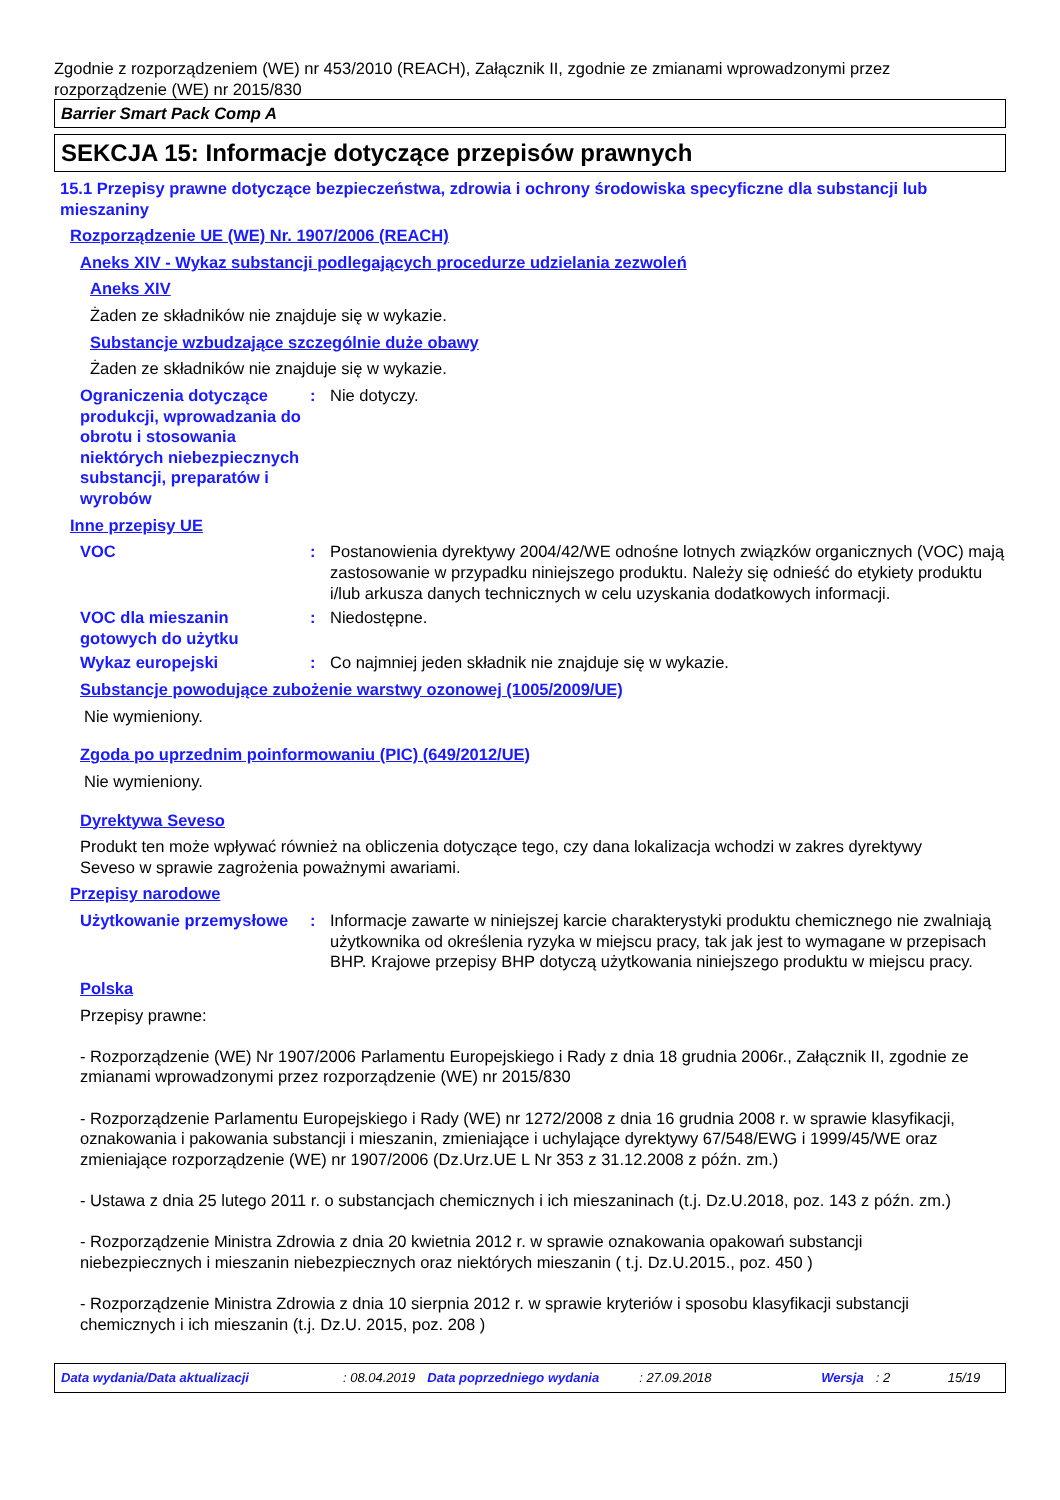Zgodnie z rozporządzeniem (WE) nr 453/2010 (REACH), Załącznik II, zgodnie ze zmianami wprowadzonymi przez rozporządzenie (WE) nr 2015/830
Barrier Smart Pack Comp A
SEKCJA 15: Informacje dotyczące przepisów prawnych
15.1 Przepisy prawne dotyczące bezpieczeństwa, zdrowia i ochrony środowiska specyficzne dla substancji lub mieszaniny
Rozporządzenie UE (WE) Nr. 1907/2006 (REACH)
Aneks XIV - Wykaz substancji podlegających procedurze udzielania zezwoleń
Aneks XIV
Żaden ze składników nie znajduje się w wykazie.
Substancje wzbudzające szczególnie duże obawy
Żaden ze składników nie znajduje się w wykazie.
Ograniczenia dotyczące produkcji, wprowadzania do obrotu i stosowania niektórych niebezpiecznych substancji, preparatów i wyrobów
: Nie dotyczy.
Inne przepisy UE
VOC : Postanowienia dyrektywy 2004/42/WE odnośne lotnych związków organicznych (VOC) mają zastosowanie w przypadku niniejszego produktu. Należy się odnieść do etykiety produktu i/lub arkusza danych technicznych w celu uzyskania dodatkowych informacji.
VOC dla mieszanin gotowych do użytku
: Niedostępne.
Wykaz europejski : Co najmniej jeden składnik nie znajduje się w wykazie.
Substancje powodujące zubożenie warstwy ozonowej (1005/2009/UE)
Nie wymieniony.
Zgoda po uprzednim poinformowaniu (PIC) (649/2012/UE)
Nie wymieniony.
Dyrektywa Seveso
Produkt ten może wpływać również na obliczenia dotyczące tego, czy dana lokalizacja wchodzi w zakres dyrektywy Seveso w sprawie zagrożenia poważnymi awariami.
Przepisy narodowe
Użytkowanie przemysłowe : Informacje zawarte w niniejszej karcie charakterystyki produktu chemicznego nie zwalniają użytkownika od określenia ryzyka w miejscu pracy, tak jak jest to wymagane w przepisach BHP. Krajowe przepisy BHP dotyczą użytkowania niniejszego produktu w miejscu pracy.
Polska
Przepisy prawne:
- Rozporządzenie (WE) Nr 1907/2006 Parlamentu Europejskiego i Rady z dnia 18 grudnia 2006r., Załącznik II, zgodnie ze zmianami wprowadzonymi przez rozporządzenie (WE) nr 2015/830
- Rozporządzenie Parlamentu Europejskiego i Rady (WE) nr 1272/2008 z dnia 16 grudnia 2008 r. w sprawie klasyfikacji, oznakowania i pakowania substancji i mieszanin, zmieniające i uchylające dyrektywy 67/548/EWG i 1999/45/WE oraz zmieniające rozporządzenie (WE) nr 1907/2006 (Dz.Urz.UE L Nr 353 z 31.12.2008 z późn. zm.)
- Ustawa z dnia 25 lutego 2011 r. o substancjach chemicznych i ich mieszaninach (t.j. Dz.U.2018, poz. 143 z późn. zm.)
- Rozporządzenie Ministra Zdrowia z dnia 20 kwietnia 2012 r. w sprawie oznakowania opakowań substancji niebezpiecznych i mieszanin niebezpiecznych oraz niektórych mieszanin ( t.j. Dz.U.2015., poz. 450 )
- Rozporządzenie Ministra Zdrowia z dnia 10 sierpnia 2012 r. w sprawie kryteriów i sposobu klasyfikacji substancji chemicznych i ich mieszanin (t.j. Dz.U. 2015, poz. 208 )
Data wydania/Data aktualizacji: 08.04.2019 Data poprzedniego wydania: 27.09.2018 Wersja: 2 15/19